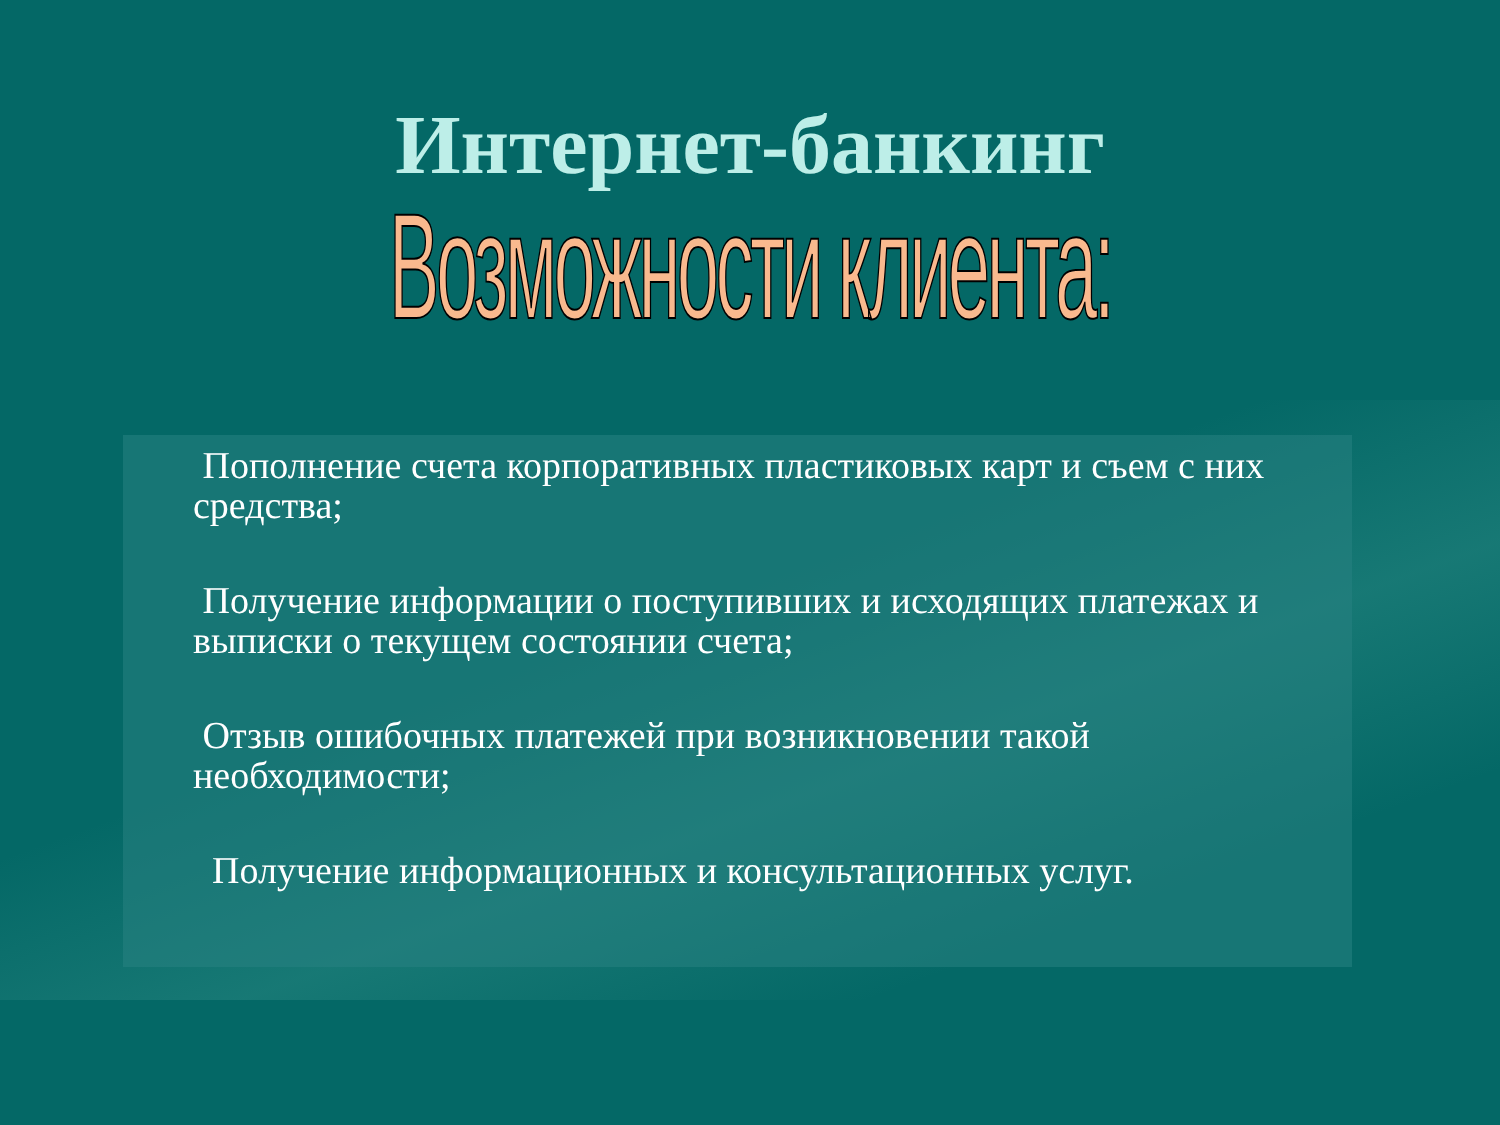Интернет-банкинг
Возможности клиента:
Пополнение счета корпоративных пластиковых карт и съем с них средства;
Получение информации о поступивших и исходящих платежах и выписки о текущем состоянии счета;
Отзыв ошибочных платежей при возникновении такой необходимости;
Получение информационных и консультационных услуг.